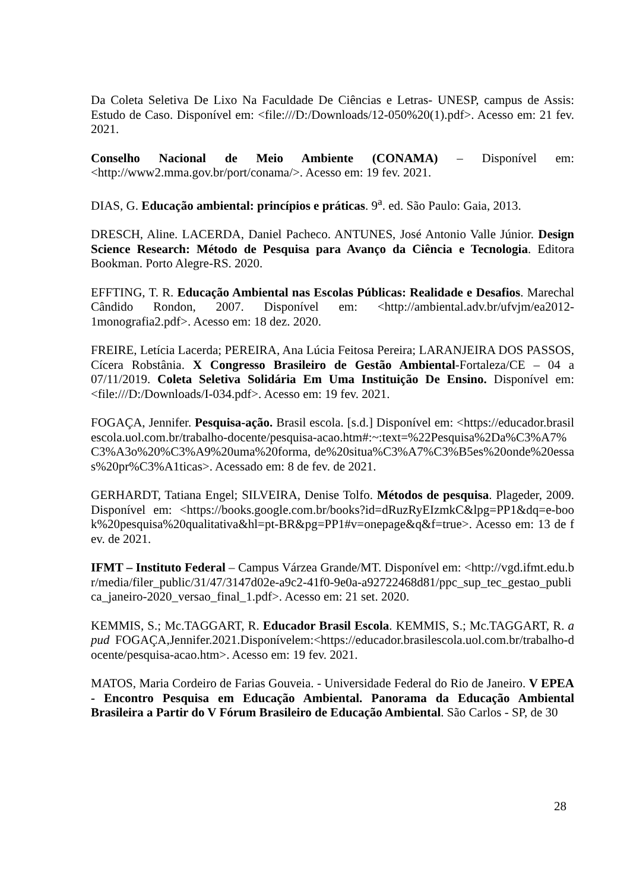Da Coleta Seletiva De Lixo Na Faculdade De Ciências e Letras- UNESP, campus de Assis: Estudo de Caso. Disponível em: <file:///D:/Downloads/12-050%20(1).pdf>. Acesso em: 21 fev. 2021.
Conselho Nacional de Meio Ambiente (CONAMA) – Disponível em: <http://www2.mma.gov.br/port/conama/>. Acesso em: 19 fev. 2021.
DIAS, G. Educação ambiental: princípios e práticas. 9<sup>a</sup>. ed. São Paulo: Gaia, 2013.
DRESCH, Aline. LACERDA, Daniel Pacheco. ANTUNES, José Antonio Valle Júnior. Design Science Research: Método de Pesquisa para Avanço da Ciência e Tecnologia. Editora Bookman. Porto Alegre-RS. 2020.
EFFTING, T. R. Educação Ambiental nas Escolas Públicas: Realidade e Desafios. Marechal Cândido Rondon, 2007. Disponível em: <http://ambiental.adv.br/ufvjm/ea2012-1monografia2.pdf>. Acesso em: 18 dez. 2020.
FREIRE, Letícia Lacerda; PEREIRA, Ana Lúcia Feitosa Pereira; LARANJEIRA DOS PASSOS, Cícera Robstânia. X Congresso Brasileiro de Gestão Ambiental-Fortaleza/CE – 04 a 07/11/2019. Coleta Seletiva Solidária Em Uma Instituição De Ensino. Disponível em: <file:///D:/Downloads/I-034.pdf>. Acesso em: 19 fev. 2021.
FOGAÇA, Jennifer. Pesquisa-ação. Brasil escola. [s.d.] Disponível em: <https://educador.brasilescola.uol.com.br/trabalho-docente/pesquisa-acao.htm#:~:text=%22Pesquisa%2Da%C3%A7%C3%A3o%20%C3%A9%20uma%20forma, de%20situa%C3%A7%C3%B5es%20onde%20essas%20pr%C3%A1ticas>. Acessado em: 8 de fev. de 2021.
GERHARDT, Tatiana Engel; SILVEIRA, Denise Tolfo. Métodos de pesquisa. Plageder, 2009. Disponível em: <https://books.google.com.br/books?id=dRuzRyEIzmkC&lpg=PP1&dq=e-book%20pesquisa%20qualitativa&hl=pt-BR&pg=PP1#v=onepage&q&f=true>. Acesso em: 13 de fev. de 2021.
IFMT – Instituto Federal – Campus Várzea Grande/MT. Disponível em: <http://vgd.ifmt.edu.br/media/filer_public/31/47/3147d02e-a9c2-41f0-9e0a-a92722468d81/ppc_sup_tec_gestao_publica_janeiro-2020_versao_final_1.pdf>. Acesso em: 21 set. 2020.
KEMMIS, S.; Mc.TAGGART, R. Educador Brasil Escola. KEMMIS, S.; Mc.TAGGART, R. apud FOGAÇA,Jennifer.2021.Disponívelem:<https://educador.brasilescola.uol.com.br/trabalho-docente/pesquisa-acao.htm>. Acesso em: 19 fev. 2021.
MATOS, Maria Cordeiro de Farias Gouveia. - Universidade Federal do Rio de Janeiro. V EPEA - Encontro Pesquisa em Educação Ambiental. Panorama da Educação Ambiental Brasileira a Partir do V Fórum Brasileiro de Educação Ambiental. São Carlos - SP, de 30
28